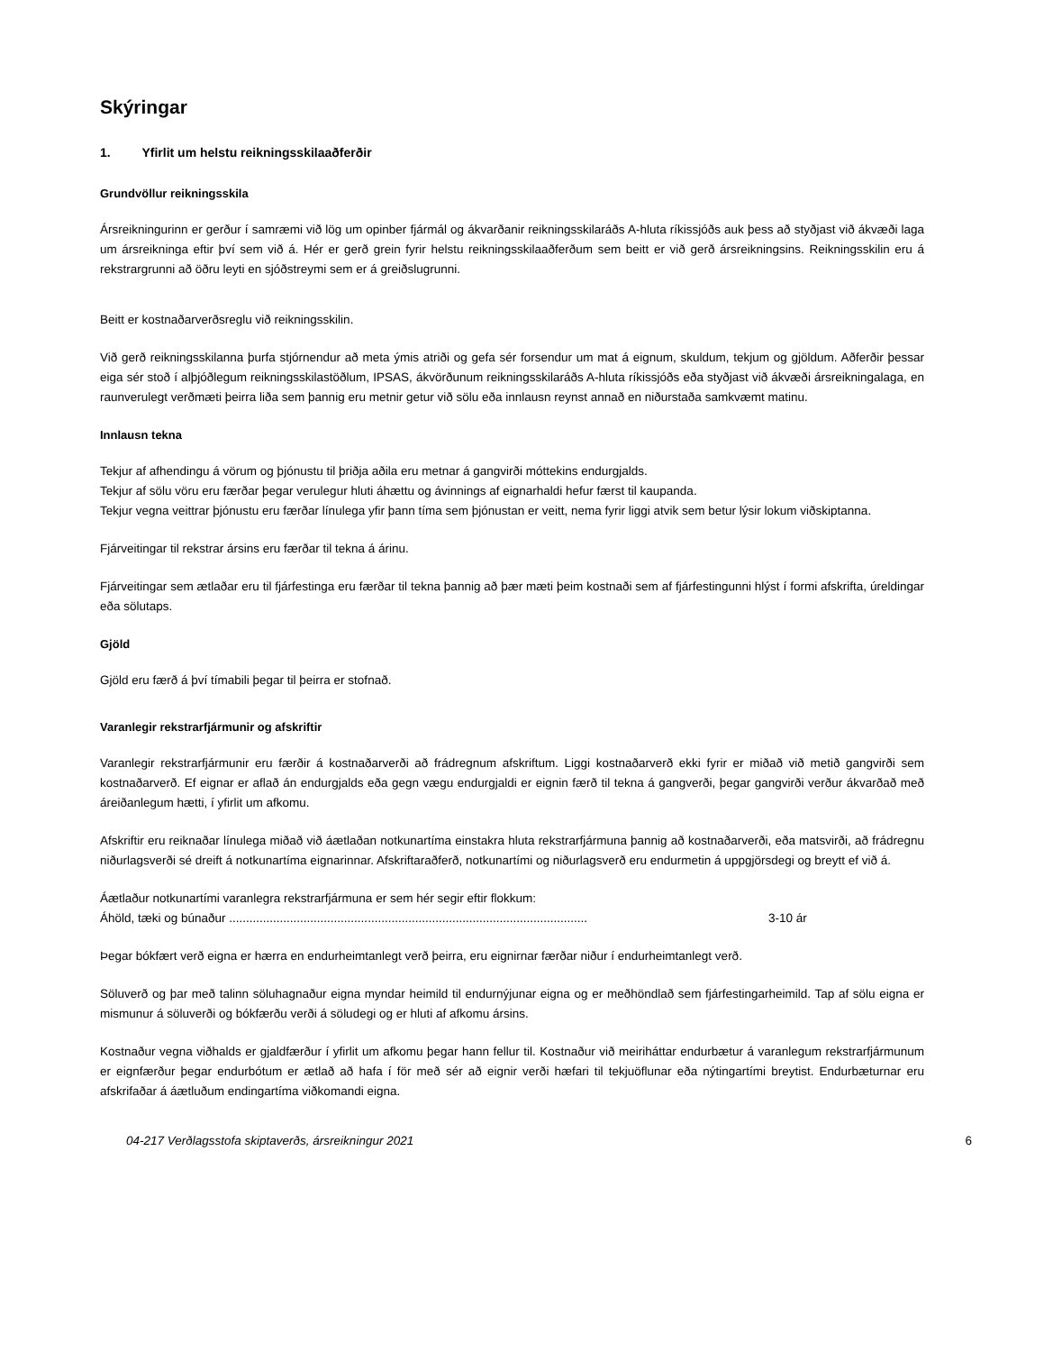Skýringar
1. Yfirlit um helstu reikningsskilaaðferðir
Grundvöllur reikningsskila
Ársreikningurinn er gerður í samræmi við lög um opinber fjármál og ákvarðanir reikningsskilaráðs A-hluta ríkissjóðs auk þess að styðjast við ákvæði laga um ársreikninga eftir því sem við á. Hér er gerð grein fyrir helstu reikningsskilaaðferðum sem beitt er við gerð ársreikningsins. Reikningsskilin eru á rekstrargrunni að öðru leyti en sjóðstreymi sem er á greiðslugrunni.
Beitt er kostnaðarverðsreglu við reikningsskilin.
Við gerð reikningsskilanna þurfa stjórnendur að meta ýmis atriði og gefa sér forsendur um mat á eignum, skuldum, tekjum og gjöldum. Aðferðir þessar eiga sér stoð í alþjóðlegum reikningsskilastöðlum, IPSAS, ákvörðunum reikningsskilaráðs A-hluta ríkissjóðs eða styðjast við ákvæði ársreikningalaga, en raunverulegt verðmæti þeirra liða sem þannig eru metnir getur við sölu eða innlausn reynst annað en niðurstaða samkvæmt matinu.
Innlausn tekna
Tekjur af afhendingu á vörum og þjónustu til þriðja aðila eru metnar á gangvirði móttekins endurgjalds.
Tekjur af sölu vöru eru færðar þegar verulegur hluti áhættu og ávinnings af eignarhaldi hefur færst til kaupanda.
Tekjur vegna veittrar þjónustu eru færðar línulega yfir þann tíma sem þjónustan er veitt, nema fyrir liggi atvik sem betur lýsir lokum viðskiptanna.
Fjárveitingar til rekstrar ársins eru færðar til tekna á árinu.
Fjárveitingar sem ætlaðar eru til fjárfestinga eru færðar til tekna þannig að þær mæti þeim kostnaði sem af fjárfestingunni hlýst í formi afskrifta, úreldingar eða sölutaps.
Gjöld
Gjöld eru færð á því tímabili þegar til þeirra er stofnað.
Varanlegir rekstrarfjármunir og afskriftir
Varanlegir rekstrarfjármunir eru færðir á kostnaðarverði að frádregnum afskriftum. Liggi kostnaðarverð ekki fyrir er miðað við metið gangvirði sem kostnaðarverð. Ef eignar er aflað án endurgjalds eða gegn vægu endurgjaldi er eignin færð til tekna á gangverði, þegar gangvirði verður ákvarðað með áreiðanlegum hætti, í yfirlit um afkomu.
Afskriftir eru reiknaðar línulega miðað við áætlaðan notkunartíma einstakra hluta rekstrarfjármuna þannig að kostnaðarverði, eða matsvirði, að frádregnu niðurlagsverði sé dreift á notkunartíma eignarinnar. Afskriftaraðferð, notkunartími og niðurlagsverð eru endurmetin á uppgjörsdegi og breytt ef við á.
Áætlaður notkunartími varanlegra rekstrarfjármuna er sem hér segir eftir flokkum:
Áhöld, tæki og búnaður .......................................................................................................... 3-10 ár
Þegar bókfært verð eigna er hærra en endurheimtanlegt verð þeirra, eru eignirnar færðar niður í endurheimtanlegt verð.
Söluverð og þar með talinn söluhagnaður eigna myndar heimild til endurnýjunar eigna og er meðhöndlað sem fjárfestingarheimild. Tap af sölu eigna er mismunur á söluverði og bókfærðu verði á söludegi og er hluti af afkomu ársins.
Kostnaður vegna viðhalds er gjaldfærður í yfirlit um afkomu þegar hann fellur til. Kostnaður við meiriháttar endurbætur á varanlegum rekstrarfjármunum er eignfærður þegar endurbótum er ætlað að hafa í för með sér að eignir verði hæfari til tekjuöflunar eða nýtingartími breytist. Endurbæturnar eru afskrifaðar á áætluðum endingartíma viðkomandi eigna.
04-217 Verðlagsstofa skiptaverðs, ársreikningur 2021 6